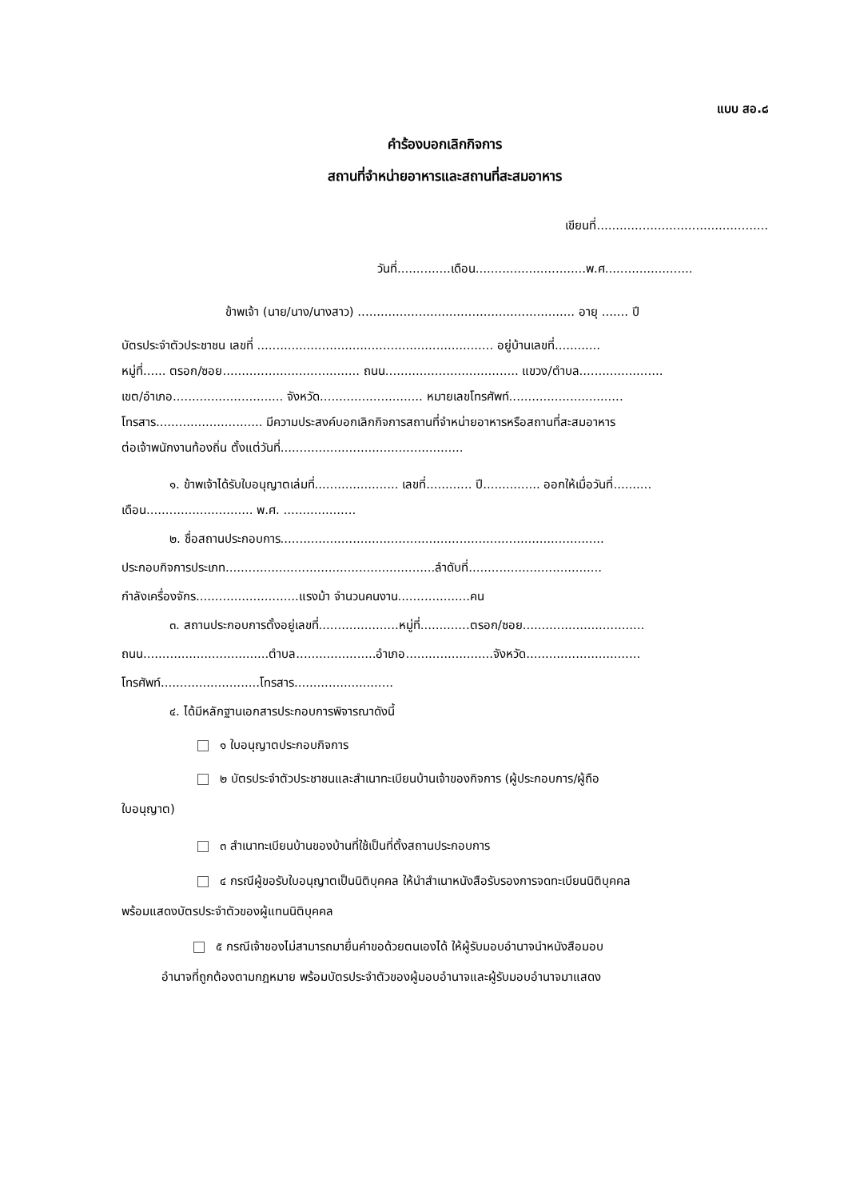แบบ สอ.๘
คำร้องบอกเลิกกิจการ
สถานที่จำหน่ายอาหารและสถานที่สะสมอาหาร
เขียนที่.............................................
วันที่..............เดือน.............................พ.ศ.......................
ข้าพเจ้า (นาย/นาง/นางสาว) ......................................................... อายุ ....... ปี
บัตรประจำตัวประชาชน เลขที่ .............................................................. อยู่บ้านเลขที่............
หมู่ที่...... ตรอก/ซอย.................................... ถนน................................... แขวง/ตำบล......................
เขต/อำเภอ............................. จังหวัด........................... หมายเลขโทรศัพท์..............................
โทรสาร............................ มีความประสงค์บอกเลิกกิจการสถานที่จำหน่ายอาหารหรือสถานที่สะสมอาหาร
ต่อเจ้าพนักงานท้องถิ่น ตั้งแต่วันที่................................................
๑. ข้าพเจ้าได้รับใบอนุญาตเล่มที่...................... เลขที่............ ปี............... ออกให้เมื่อวันที่..........
เดือน............................ พ.ศ. ...................
๒. ชื่อสถานประกอบการ.....................................................................................
ประกอบกิจการประเภท.......................................................ลำดับที่...................................
กำลังเครื่องจักร...........................แรงม้า จำนวนคนงาน...................คน
๓. สถานประกอบการตั้งอยู่เลขที่.....................หมู่ที่.............ตรอก/ซอย................................
ถนน.................................ตำบล.....................อำเภอ.......................จังหวัด..............................
โทรศัพท์..........................โทรสาร..........................
๔. ได้มีหลักฐานเอกสารประกอบการพิจารณาดังนี้
๑ ใบอนุญาตประกอบกิจการ
๒ บัตรประจำตัวประชาชนและสำเนาทะเบียนบ้านเจ้าของกิจการ (ผู้ประกอบการ/ผู้ถือ
ใบอนุญาต)
๓ สำเนาทะเบียนบ้านของบ้านที่ใช้เป็นที่ตั้งสถานประกอบการ
๔ กรณีผู้ขอรับใบอนุญาตเป็นนิติบุคคล ให้นำสำเนาหนังสือรับรองการจดทะเบียนนิติบุคคล
พร้อมแสดงบัตรประจำตัวของผู้แทนนิติบุคคล
๕ กรณีเจ้าของไม่สามารถมายื่นคำขอด้วยตนเองได้ ให้ผู้รับมอบอำนาจนำหนังสือมอบ
อำนาจที่ถูกต้องตามกฎหมาย พร้อมบัตรประจำตัวของผู้มอบอำนาจและผู้รับมอบอำนาจมาแสดง